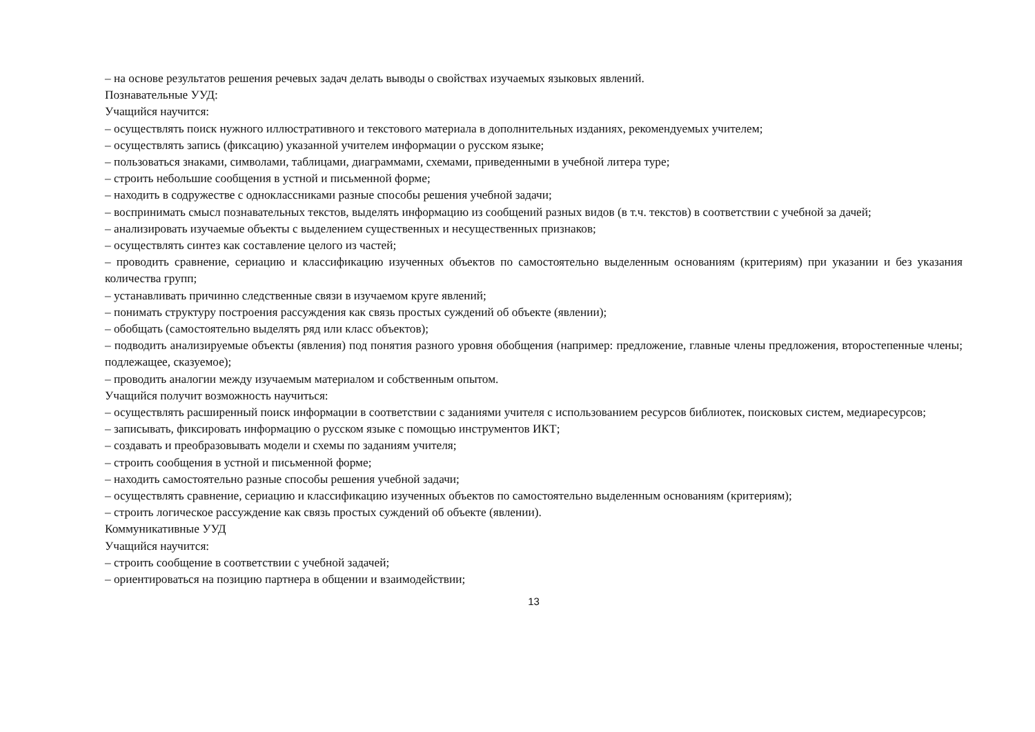– на основе результатов решения речевых задач делать выводы о свойствах изучаемых языковых явлений.
Познавательные УУД:
Учащийся научится:
– осуществлять поиск нужного иллюстративного и текстового материала в дополнительных изданиях, рекомендуемых учителем;
– осуществлять запись (фиксацию) указанной учителем информации о русском языке;
– пользоваться знаками, символами, таблицами, диаграммами, схемами, приведенными в учебной литера туре;
– строить небольшие сообщения в устной и письменной форме;
– находить в содружестве с одноклассниками разные способы решения учебной задачи;
– воспринимать смысл познавательных текстов, выделять информацию из сообщений разных видов (в т.ч. текстов) в соответствии с учебной за дачей;
– анализировать изучаемые объекты с выделением существенных и несущественных признаков;
– осуществлять синтез как составление целого из частей;
– проводить сравнение, сериацию и классификацию изученных объектов по самостоятельно выделенным основаниям (критериям) при указании и без указания количества групп;
– устанавливать причинно следственные связи в изучаемом круге явлений;
– понимать структуру построения рассуждения как связь простых суждений об объекте (явлении);
– обобщать (самостоятельно выделять ряд или класс объектов);
– подводить анализируемые объекты (явления) под понятия разного уровня обобщения (например: предложение, главные члены предложения, второстепенные члены; подлежащее, сказуемое);
– проводить аналогии между изучаемым материалом и собственным опытом.
Учащийся получит возможность научиться:
– осуществлять расширенный поиск информации в соответствии с заданиями учителя с использованием ресурсов библиотек, поисковых систем, медиаресурсов;
– записывать, фиксировать информацию о русском языке с помощью инструментов ИКТ;
– создавать и преобразовывать модели и схемы по заданиям учителя;
– строить сообщения в устной и письменной форме;
– находить самостоятельно разные способы решения учебной задачи;
– осуществлять сравнение, сериацию и классификацию изученных объектов по самостоятельно выделенным основаниям (критериям);
– строить логическое рассуждение как связь простых суждений об объекте (явлении).
Коммуникативные УУД
Учащийся научится:
– строить сообщение в соответствии с учебной задачей;
– ориентироваться на позицию партнера в общении и взаимодействии;
13